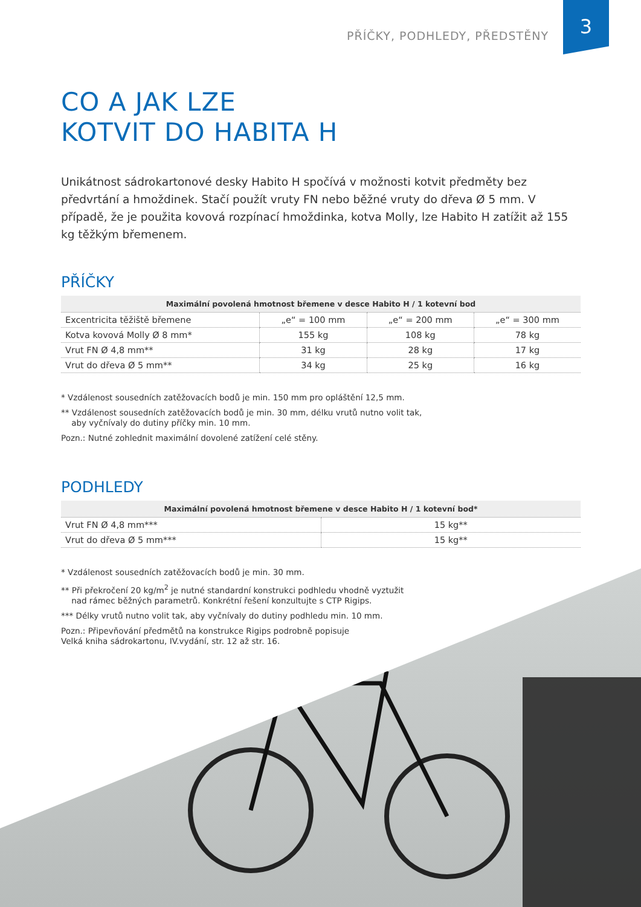PŘÍČKY, PODHLEDY, PŘEDSTĚNY 3
CO A JAK LZE
KOTVIT DO HABITA H
Unikátnost sádrokartonové desky Habito H spočívá v možnosti kotvit předměty bez předvrtání a hmoždinek. Stačí použít vruty FN nebo běžné vruty do dřeva Ø 5 mm. V případě, že je použita kovová rozpínací hmoždinka, kotva Molly, lze Habito H zatížit až 155 kg těžkým břemenem.
PŘÍČKY
| Maximální povolená hmotnost břemene v desce Habito H / 1 kotevní bod | | | |
| --- | --- | --- | --- |
| Excentricita těžiště břemene | „e“ = 100 mm | „e“ = 200 mm | „e“ = 300 mm |
| Kotva kovová Molly Ø 8 mm* | 155 kg | 108 kg | 78 kg |
| Vrut FN Ø 4,8 mm** | 31 kg | 28 kg | 17 kg |
| Vrut do dřeva Ø 5 mm** | 34 kg | 25 kg | 16 kg |
* Vzdálenost sousedních zatěžovacích bodů je min. 150 mm pro opláštění 12,5 mm.
** Vzdálenost sousedních zatěžovacích bodů je min. 30 mm, délku vrutů nutno volit tak,
aby vyčnívaly do dutiny příčky min. 10 mm.
Pozn.: Nutné zohlednit maximální dovolené zatížení celé stěny.
PODHLEDY
| Maximální povolená hmotnost břemene v desce Habito H / 1 kotevní bod* | |
| --- | --- |
| Vrut FN Ø 4,8 mm*** | 15 kg** |
| Vrut do dřeva Ø 5 mm*** | 15 kg** |
* Vzdálenost sousedních zatěžovacích bodů je min. 30 mm.
** Při překročení 20 kg/m<sup>2</sup> je nutné standardní konstrukci podhledu vhodně vyztužit
nad rámec běžných parametrů. Konkrétní řešení konzultujte s CTP Rigips.
*** Délky vrutů nutno volit tak, aby vyčnívaly do dutiny podhledu min. 10 mm.
Pozn.: Připevňování předmětů na konstrukce Rigips podrobně popisuje
Velká kniha sádrokartonu, IV.vydání, str. 12 až str. 16.